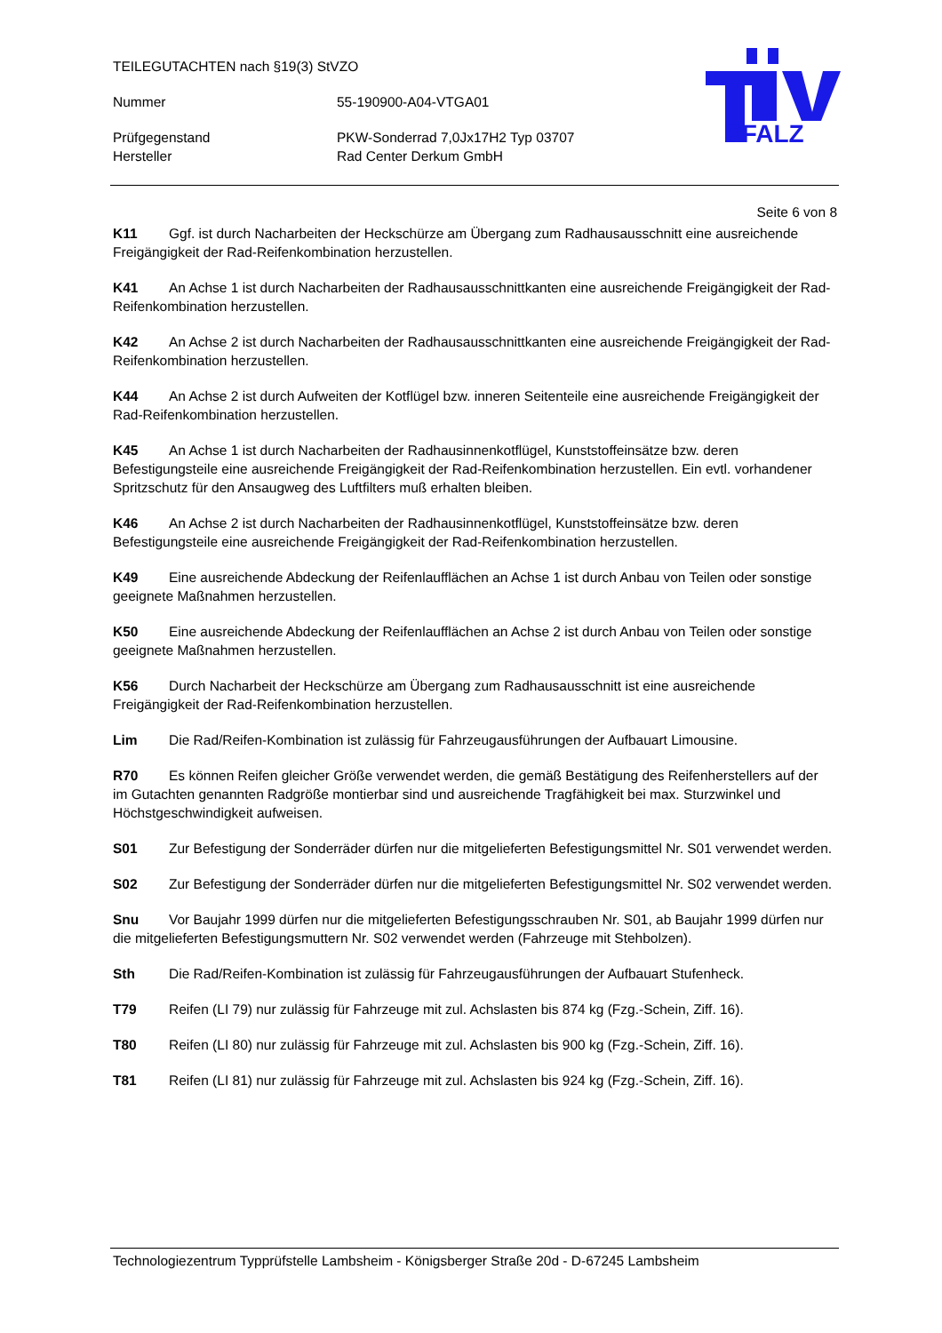TEILEGUTACHTEN nach §19(3) StVZO
Nummer 55-190900-A04-VTGA01
Prüfgegenstand PKW-Sonderrad 7,0Jx17H2 Typ 03707
Hersteller Rad Center Derkum GmbH
PFALZ
Seite 6 von 8
K11 Ggf. ist durch Nacharbeiten der Heckschürze am Übergang zum Radhausausschnitt eine ausreichende Freigängigkeit der Rad-Reifenkombination herzustellen.
K41 An Achse 1 ist durch Nacharbeiten der Radhausausschnittkanten eine ausreichende Freigängigkeit der Rad-Reifenkombination herzustellen.
K42 An Achse 2 ist durch Nacharbeiten der Radhausausschnittkanten eine ausreichende Freigängigkeit der Rad-Reifenkombination herzustellen.
K44 An Achse 2 ist durch Aufweiten der Kotflügel bzw. inneren Seitenteile eine ausreichende Freigängigkeit der Rad-Reifenkombination herzustellen.
K45 An Achse 1 ist durch Nacharbeiten der Radhausinnenkotflügel, Kunststoffeinsätze bzw. deren Befestigungsteile eine ausreichende Freigängigkeit der Rad-Reifenkombination herzustellen. Ein evtl. vorhandener Spritzschutz für den Ansaugweg des Luftfilters muß erhalten bleiben.
K46 An Achse 2 ist durch Nacharbeiten der Radhausinnenkotflügel, Kunststoffeinsätze bzw. deren Befestigungsteile eine ausreichende Freigängigkeit der Rad-Reifenkombination herzustellen.
K49 Eine ausreichende Abdeckung der Reifenlaufflächen an Achse 1 ist durch Anbau von Teilen oder sonstige geeignete Maßnahmen herzustellen.
K50 Eine ausreichende Abdeckung der Reifenlaufflächen an Achse 2 ist durch Anbau von Teilen oder sonstige geeignete Maßnahmen herzustellen.
K56 Durch Nacharbeit der Heckschürze am Übergang zum Radhausausschnitt ist eine ausreichende Freigängigkeit der Rad-Reifenkombination herzustellen.
Lim Die Rad/Reifen-Kombination ist zulässig für Fahrzeugausführungen der Aufbauart Limousine.
R70 Es können Reifen gleicher Größe verwendet werden, die gemäß Bestätigung des Reifenherstellers auf der im Gutachten genannten Radgröße montierbar sind und ausreichende Tragfähigkeit bei max. Sturzwinkel und Höchstgeschwindigkeit aufweisen.
S01 Zur Befestigung der Sonderräder dürfen nur die mitgelieferten Befestigungsmittel Nr. S01 verwendet werden.
S02 Zur Befestigung der Sonderräder dürfen nur die mitgelieferten Befestigungsmittel Nr. S02 verwendet werden.
Snu Vor Baujahr 1999 dürfen nur die mitgelieferten Befestigungsschrauben Nr. S01, ab Baujahr 1999 dürfen nur die mitgelieferten Befestigungsmuttern Nr. S02 verwendet werden (Fahrzeuge mit Stehbolzen).
Sth Die Rad/Reifen-Kombination ist zulässig für Fahrzeugausführungen der Aufbauart Stufenheck.
T79 Reifen (LI 79) nur zulässig für Fahrzeuge mit zul. Achslasten bis 874 kg (Fzg.-Schein, Ziff. 16).
T80 Reifen (LI 80) nur zulässig für Fahrzeuge mit zul. Achslasten bis 900 kg (Fzg.-Schein, Ziff. 16).
T81 Reifen (LI 81) nur zulässig für Fahrzeuge mit zul. Achslasten bis 924 kg (Fzg.-Schein, Ziff. 16).
Technologiezentrum Typprüfstelle Lambsheim - Königsberger Straße 20d - D-67245 Lambsheim